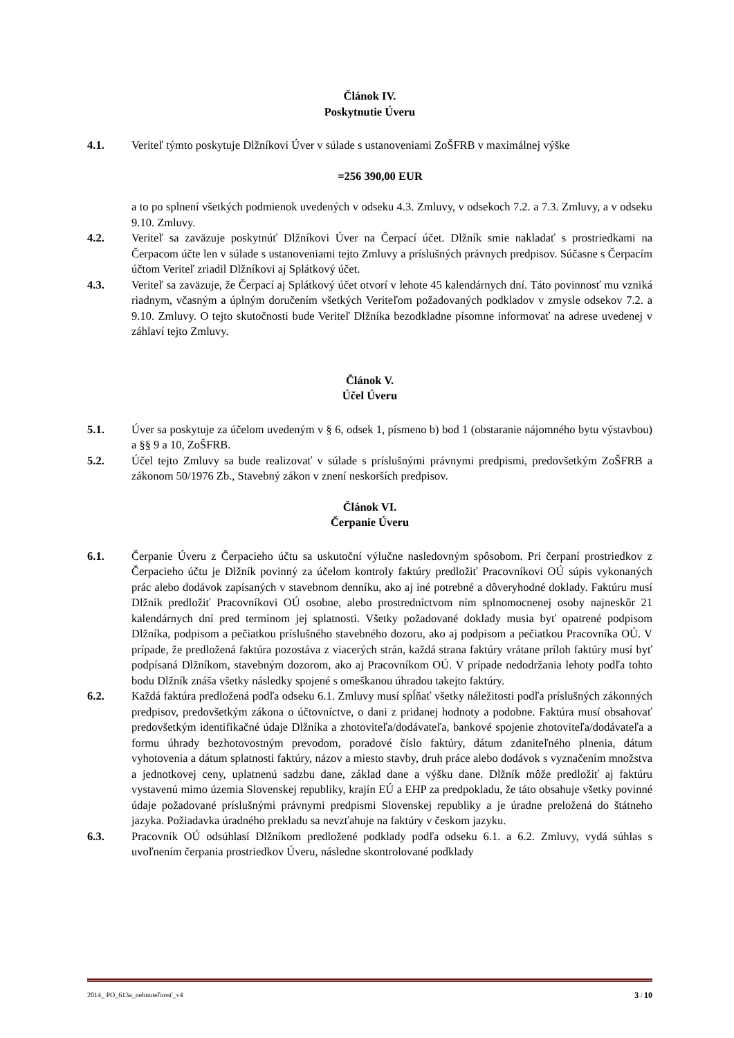Článok IV.
Poskytnutie Úveru
4.1. Veriteľ týmto poskytuje Dlžníkovi Úver v súlade s ustanoveniami ZoŠFRB v maximálnej výške
=256 390,00 EUR
a to po splnení všetkých podmienok uvedených v odseku 4.3. Zmluvy, v odsekoch 7.2. a 7.3. Zmluvy, a v odseku 9.10. Zmluvy.
4.2. Veriteľ sa zaväzuje poskytnúť Dlžníkovi Úver na Čerpací účet. Dlžník smie nakladať s prostriedkami na Čerpacom účte len v súlade s ustanoveniami tejto Zmluvy a príslušných právnych predpisov. Súčasne s Čerpacím účtom Veriteľ zriadil Dlžníkovi aj Splátkový účet.
4.3. Veriteľ sa zaväzuje, že Čerpací aj Splátkový účet otvorí v lehote 45 kalendárnych dní. Táto povinnosť mu vzniká riadnym, včasným a úplným doručením všetkých Veriteľom požadovaných podkladov v zmysle odsekov 7.2. a 9.10. Zmluvy. O tejto skutočnosti bude Veriteľ Dlžníka bezodkladne písomne informovať na adrese uvedenej v záhlaví tejto Zmluvy.
Článok V.
Účel Úveru
5.1. Úver sa poskytuje za účelom uvedeným v § 6, odsek 1, písmeno b) bod 1 (obstaranie nájomného bytu výstavbou) a §§ 9 a 10, ZoŠFRB.
5.2. Účel tejto Zmluvy sa bude realizovať v súlade s príslušnými právnymi predpismi, predovšetkým ZoŠFRB a zákonom 50/1976 Zb., Stavebný zákon v znení neskorších predpisov.
Článok VI.
Čerpanie Úveru
6.1. Čerpanie Úveru z Čerpacieho účtu sa uskutoční výlučne nasledovným spôsobom. Pri čerpaní prostriedkov z Čerpacieho účtu je Dlžník povinný za účelom kontroly faktúry predložiť Pracovníkovi OÚ súpis vykonaných prác alebo dodávok zapísaných v stavebnom denníku, ako aj iné potrebné a dôveryhodné doklady. Faktúru musí Dlžník predložiť Pracovníkovi OÚ osobne, alebo prostredníctvom ním splnomocnenej osoby najneskôr 21 kalendárnych dní pred termínom jej splatnosti. Všetky požadované doklady musia byť opatrené podpisom Dlžníka, podpisom a pečiatkou príslušného stavebného dozoru, ako aj podpisom a pečiatkou Pracovníka OÚ. V prípade, že predložená faktúra pozostáva z viacerých strán, každá strana faktúry vrátane príloh faktúry musí byť podpísaná Dlžníkom, stavebným dozorom, ako aj Pracovníkom OÚ. V prípade nedodržania lehoty podľa tohto bodu Dlžník znáša všetky následky spojené s omeškanou úhradou takejto faktúry.
6.2. Každá faktúra predložená podľa odseku 6.1. Zmluvy musí spĺňať všetky náležitosti podľa príslušných zákonných predpisov, predovšetkým zákona o účtovníctve, o dani z pridanej hodnoty a podobne. Faktúra musí obsahovať predovšetkým identifikačné údaje Dlžníka a zhotoviteľa/dodávateľa, bankové spojenie zhotoviteľa/dodávateľa a formu úhrady bezhotovostným prevodom, poradové číslo faktúry, dátum zdaniteľného plnenia, dátum vyhotovenia a dátum splatnosti faktúry, názov a miesto stavby, druh práce alebo dodávok s vyznačením množstva a jednotkovej ceny, uplatnenú sadzbu dane, základ dane a výšku dane. Dlžník môže predložiť aj faktúru vystavenú mimo územia Slovenskej republiky, krajín EÚ a EHP za predpokladu, že táto obsahuje všetky povinné údaje požadované príslušnými právnymi predpismi Slovenskej republiky a je úradne preložená do štátneho jazyka. Požiadavka úradného prekladu sa nevzťahuje na faktúry v českom jazyku.
6.3. Pracovník OÚ odsúhlasí Dlžníkom predložené podklady podľa odseku 6.1. a 6.2. Zmluvy, vydá súhlas s uvoľnením čerpania prostriedkov Úveru, následne skontrolované podklady
2014_ PO_613a_nehnuteľnosť_v4 3 / 10